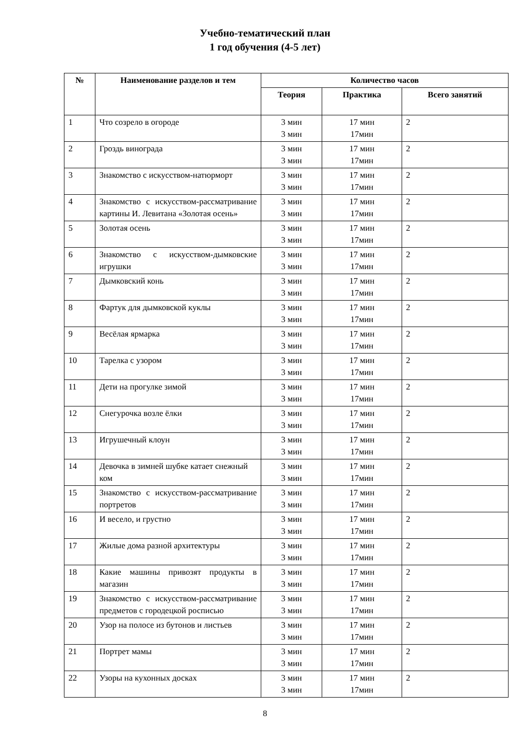Учебно-тематический план
1 год обучения (4-5 лет)
| № | Наименование разделов и тем | Количество часов | | |
| --- | --- | --- | --- | --- |
| | | Теория | Практика | Всего занятий |
| 1 | Что созрело в огороде | 3 мин 3 мин | 17 мин 17мин | 2 |
| 2 | Гроздь винограда | 3 мин 3 мин | 17 мин 17мин | 2 |
| 3 | Знакомство с искусством-натюрморт | 3 мин 3 мин | 17 мин 17мин | 2 |
| 4 | Знакомство с искусством-рассматривание картины И. Левитана «Золотая осень» | 3 мин 3 мин | 17 мин 17мин | 2 |
| 5 | Золотая осень | 3 мин 3 мин | 17 мин 17мин | 2 |
| 6 | Знакомство с искусством-дымковские игрушки | 3 мин 3 мин | 17 мин 17мин | 2 |
| 7 | Дымковский конь | 3 мин 3 мин | 17 мин 17мин | 2 |
| 8 | Фартук для дымковской куклы | 3 мин 3 мин | 17 мин 17мин | 2 |
| 9 | Весёлая ярмарка | 3 мин 3 мин | 17 мин 17мин | 2 |
| 10 | Тарелка с узором | 3 мин 3 мин | 17 мин 17мин | 2 |
| 11 | Дети на прогулке зимой | 3 мин 3 мин | 17 мин 17мин | 2 |
| 12 | Снегурочка возле ёлки | 3 мин 3 мин | 17 мин 17мин | 2 |
| 13 | Игрушечный клоун | 3 мин 3 мин | 17 мин 17мин | 2 |
| 14 | Девочка в зимней шубке катает снежный ком | 3 мин 3 мин | 17 мин 17мин | 2 |
| 15 | Знакомство с искусством-рассматривание портретов | 3 мин 3 мин | 17 мин 17мин | 2 |
| 16 | И весело, и грустно | 3 мин 3 мин | 17 мин 17мин | 2 |
| 17 | Жилые дома разной архитектуры | 3 мин 3 мин | 17 мин 17мин | 2 |
| 18 | Какие машины привозят продукты в магазин | 3 мин 3 мин | 17 мин 17мин | 2 |
| 19 | Знакомство с искусством-рассматривание предметов с городецкой росписью | 3 мин 3 мин | 17 мин 17мин | 2 |
| 20 | Узор на полосе из бутонов и листьев | 3 мин 3 мин | 17 мин 17мин | 2 |
| 21 | Портрет мамы | 3 мин 3 мин | 17 мин 17мин | 2 |
| 22 | Узоры на кухонных досках | 3 мин 3 мин | 17 мин 17мин | 2 |
8